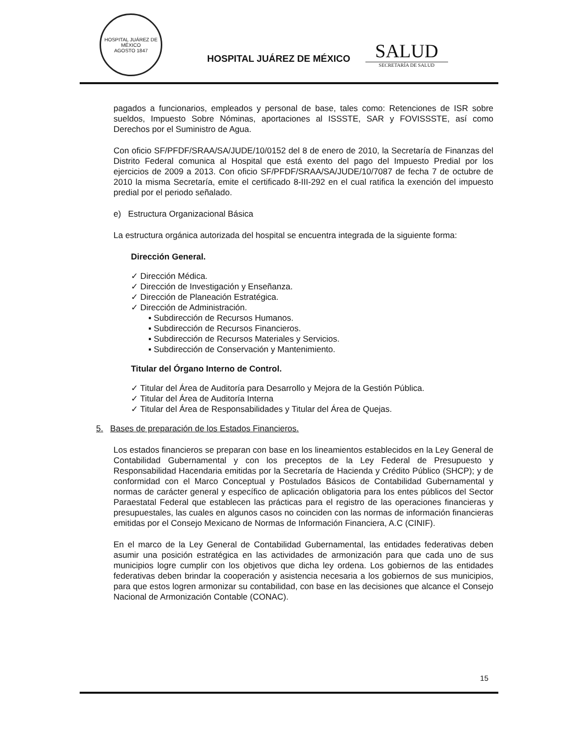HOSPITAL JUÁREZ DE MÉXICO
AGOSTO 1847
HOSPITAL JUÁREZ DE MÉXICO
SALUD
SECRETARÍA DE SALUD
pagados a funcionarios, empleados y personal de base, tales como: Retenciones de ISR sobre sueldos, Impuesto Sobre Nóminas, aportaciones al ISSSTE, SAR y FOVISSSTE, así como Derechos por el Suministro de Agua.
Con oficio SF/PFDF/SRAA/SA/JUDE/10/0152 del 8 de enero de 2010, la Secretaría de Finanzas del Distrito Federal comunica al Hospital que está exento del pago del Impuesto Predial por los ejercicios de 2009 a 2013. Con oficio SF/PFDF/SRAA/SA/JUDE/10/7087 de fecha 7 de octubre de 2010 la misma Secretaría, emite el certificado 8-III-292 en el cual ratifica la exención del impuesto predial por el periodo señalado.
e) Estructura Organizacional Básica
La estructura orgánica autorizada del hospital se encuentra integrada de la siguiente forma:
Dirección General.
✓ Dirección Médica.
✓ Dirección de Investigación y Enseñanza.
✓ Dirección de Planeación Estratégica.
✓ Dirección de Administración.
▪ Subdirección de Recursos Humanos.
▪ Subdirección de Recursos Financieros.
▪ Subdirección de Recursos Materiales y Servicios.
▪ Subdirección de Conservación y Mantenimiento.
Titular del Órgano Interno de Control.
✓ Titular del Área de Auditoría para Desarrollo y Mejora de la Gestión Pública.
✓ Titular del Área de Auditoría Interna
✓ Titular del Área de Responsabilidades y Titular del Área de Quejas.
5. Bases de preparación de los Estados Financieros.
Los estados financieros se preparan con base en los lineamientos establecidos en la Ley General de Contabilidad Gubernamental y con los preceptos de la Ley Federal de Presupuesto y Responsabilidad Hacendaria emitidas por la Secretaría de Hacienda y Crédito Público (SHCP); y de conformidad con el Marco Conceptual y Postulados Básicos de Contabilidad Gubernamental y normas de carácter general y específico de aplicación obligatoria para los entes públicos del Sector Paraestatal Federal que establecen las prácticas para el registro de las operaciones financieras y presupuestales, las cuales en algunos casos no coinciden con las normas de información financieras emitidas por el Consejo Mexicano de Normas de Información Financiera, A.C (CINIF).
En el marco de la Ley General de Contabilidad Gubernamental, las entidades federativas deben asumir una posición estratégica en las actividades de armonización para que cada uno de sus municipios logre cumplir con los objetivos que dicha ley ordena. Los gobiernos de las entidades federativas deben brindar la cooperación y asistencia necesaria a los gobiernos de sus municipios, para que estos logren armonizar su contabilidad, con base en las decisiones que alcance el Consejo Nacional de Armonización Contable (CONAC).
15